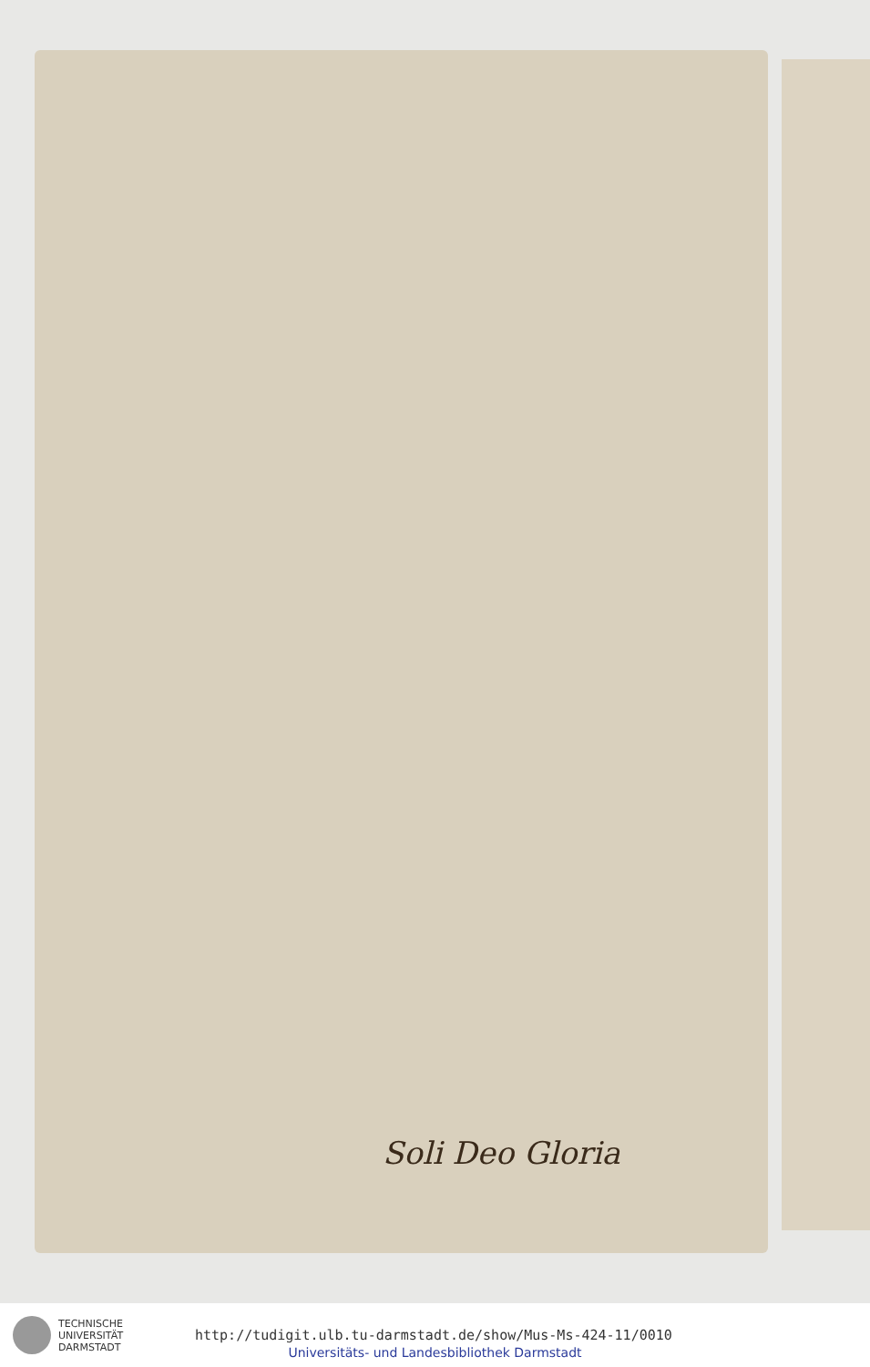Soli Deo Gloria
TECHNISCHE
UNIVERSITÄT
DARMSTADT
http://tudigit.ulb.tu-darmstadt.de/show/Mus-Ms-424-11/0010
Universitäts- und Landesbibliothek Darmstadt